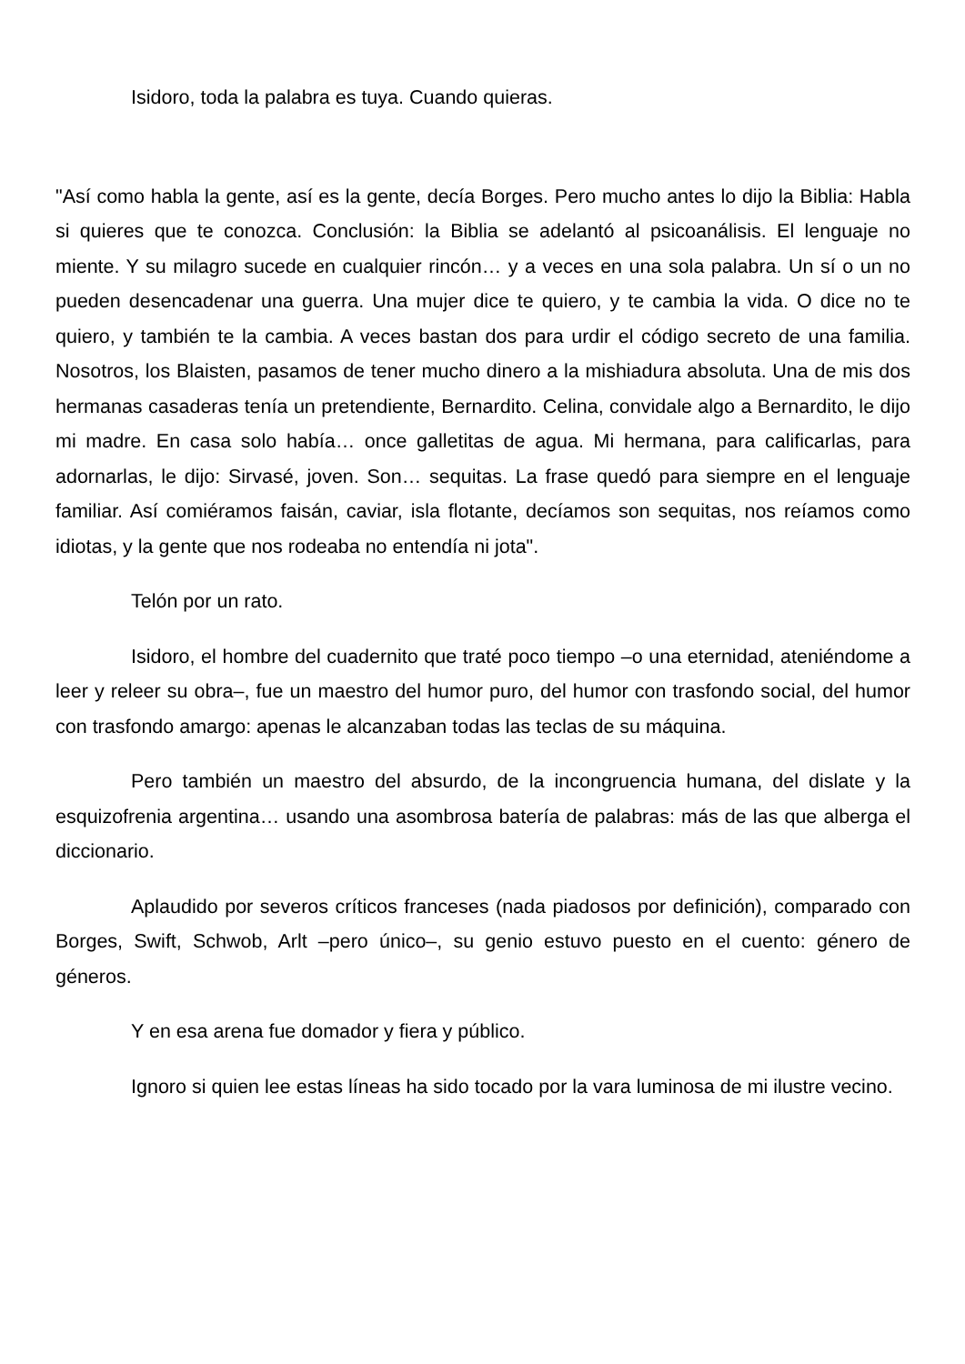Isidoro, toda la palabra es tuya. Cuando quieras.
"Así como habla la gente, así es la gente, decía Borges. Pero mucho antes lo dijo la Biblia: Habla si quieres que te conozca. Conclusión: la Biblia se adelantó al psicoanálisis. El lenguaje no miente. Y su milagro sucede en cualquier rincón… y a veces en una sola palabra. Un sí o un no pueden desencadenar una guerra. Una mujer dice te quiero, y te cambia la vida. O dice no te quiero, y también te la cambia. A veces bastan dos para urdir el código secreto de una familia. Nosotros, los Blaisten, pasamos de tener mucho dinero a la mishiadura absoluta. Una de mis dos hermanas casaderas tenía un pretendiente, Bernardito. Celina, convidale algo a Bernardito, le dijo mi madre. En casa solo había… once galletitas de agua. Mi hermana, para calificarlas, para adornarlas, le dijo: Sirvasé, joven. Son… sequitas. La frase quedó para siempre en el lenguaje familiar. Así comiéramos faisán, caviar, isla flotante, decíamos son sequitas, nos reíamos como idiotas, y la gente que nos rodeaba no entendía ni jota".
Telón por un rato.
Isidoro, el hombre del cuadernito que traté poco tiempo –o una eternidad, ateniéndome a leer y releer su obra–, fue un maestro del humor puro, del humor con trasfondo social, del humor con trasfondo amargo: apenas le alcanzaban todas las teclas de su máquina.
Pero también un maestro del absurdo, de la incongruencia humana, del dislate y la esquizofrenia argentina… usando una asombrosa batería de palabras: más de las que alberga el diccionario.
Aplaudido por severos críticos franceses (nada piadosos por definición), comparado con Borges, Swift, Schwob, Arlt –pero único–, su genio estuvo puesto en el cuento: género de géneros.
Y en esa arena fue domador y fiera y público.
Ignoro si quien lee estas líneas ha sido tocado por la vara luminosa de mi ilustre vecino.